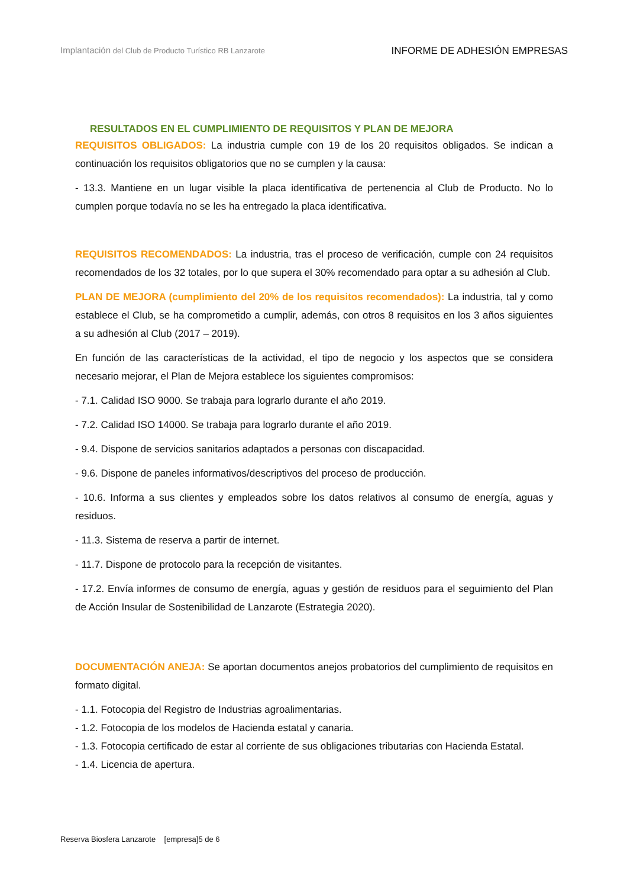Implantación del Club de Producto Turístico RB Lanzarote
INFORME DE ADHESIÓN EMPRESAS
RESULTADOS EN EL CUMPLIMIENTO DE REQUISITOS Y PLAN DE MEJORA
REQUISITOS OBLIGADOS: La industria cumple con 19 de los 20 requisitos obligados. Se indican a continuación los requisitos obligatorios que no se cumplen y la causa:
- 13.3. Mantiene en un lugar visible la placa identificativa de pertenencia al Club de Producto. No lo cumplen porque todavía no se les ha entregado la placa identificativa.
REQUISITOS RECOMENDADOS: La industria, tras el proceso de verificación, cumple con 24 requisitos recomendados de los 32 totales, por lo que supera el 30% recomendado para optar a su adhesión al Club.
PLAN DE MEJORA (cumplimiento del 20% de los requisitos recomendados): La industria, tal y como establece el Club, se ha comprometido a cumplir, además, con otros 8 requisitos en los 3 años siguientes a su adhesión al Club (2017 – 2019).
En función de las características de la actividad, el tipo de negocio y los aspectos que se considera necesario mejorar, el Plan de Mejora establece los siguientes compromisos:
- 7.1. Calidad ISO 9000. Se trabaja para lograrlo durante el año 2019.
- 7.2. Calidad ISO 14000. Se trabaja para lograrlo durante el año 2019.
- 9.4. Dispone de servicios sanitarios adaptados a personas con discapacidad.
- 9.6. Dispone de paneles informativos/descriptivos del proceso de producción.
- 10.6. Informa a sus clientes y empleados sobre los datos relativos al consumo de energía, aguas y residuos.
- 11.3. Sistema de reserva a partir de internet.
- 11.7. Dispone de protocolo para la recepción de visitantes.
- 17.2. Envía informes de consumo de energía, aguas y gestión de residuos para el seguimiento del Plan de Acción Insular de Sostenibilidad de Lanzarote (Estrategia 2020).
DOCUMENTACIÓN ANEJA: Se aportan documentos anejos probatorios del cumplimiento de requisitos en formato digital.
- 1.1. Fotocopia del Registro de Industrias agroalimentarias.
- 1.2. Fotocopia de los modelos de Hacienda estatal y canaria.
- 1.3. Fotocopia certificado de estar al corriente de sus obligaciones tributarias con Hacienda Estatal.
- 1.4. Licencia de apertura.
Reserva Biosfera Lanzarote [empresa]5 de 6